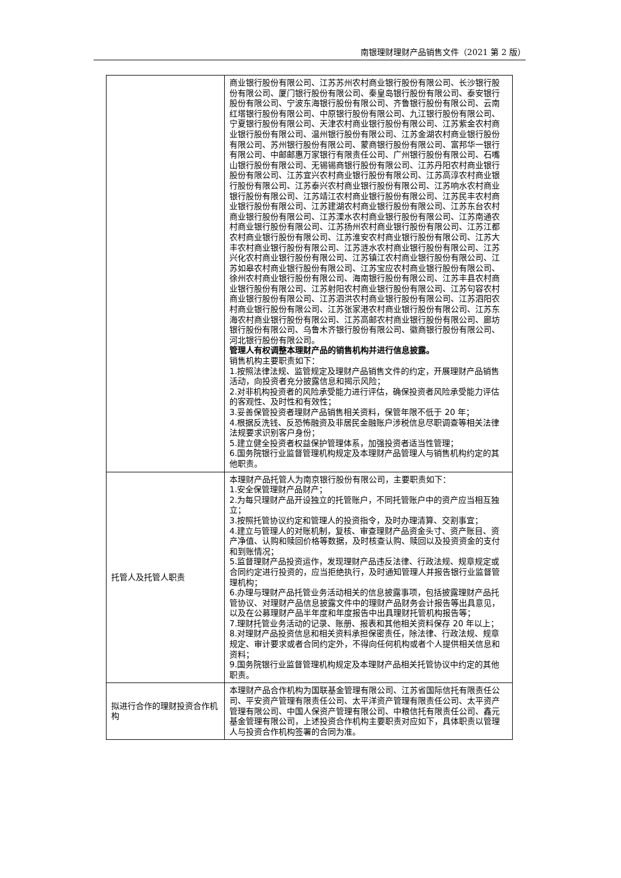南银理财理财产品销售文件（2021 第 2 版）
| | 商业银行股份有限公司、江苏苏州农村商业银行股份有限公司、长沙银行股份有限公司、厦门银行股份有限公司、秦皇岛银行股份有限公司、泰安银行股份有限公司、宁波东海银行股份有限公司、齐鲁银行股份有限公司、云南红塔银行股份有限公司、中原银行股份有限公司、九江银行股份有限公司、宁夏银行股份有限公司、天津农村商业银行股份有限公司、江苏紫金农村商业银行股份有限公司、温州银行股份有限公司、江苏金湖农村商业银行股份有限公司、苏州银行股份有限公司、蒙商银行股份有限公司、富邦华一银行有限公司、中邮邮惠万家银行有限责任公司、广州银行股份有限公司、石嘴山银行股份有限公司、无锡锡商银行股份有限公司、江苏丹阳农村商业银行股份有限公司、江苏宜兴农村商业银行股份有限公司、江苏高淳农村商业银行股份有限公司、江苏泰兴农村商业银行股份有限公司、江苏响水农村商业银行股份有限公司、江苏靖江农村商业银行股份有限公司、江苏民丰农村商业银行股份有限公司、江苏建湖农村商业银行股份有限公司、江苏东台农村商业银行股份有限公司、江苏溧水农村商业银行股份有限公司、江苏南通农村商业银行股份有限公司、江苏扬州农村商业银行股份有限公司、江苏江都农村商业银行股份有限公司、江苏淮安农村商业银行股份有限公司、江苏大丰农村商业银行股份有限公司、江苏涟水农村商业银行股份有限公司、江苏兴化农村商业银行股份有限公司、江苏镇江农村商业银行股份有限公司、江苏如皋农村商业银行股份有限公司、江苏宝应农村商业银行股份有限公司、徐州农村商业银行股份有限公司、海南银行股份有限公司、江苏丰县农村商业银行股份有限公司、江苏射阳农村商业银行股份有限公司、江苏句容农村商业银行股份有限公司、江苏泗洪农村商业银行股份有限公司、江苏泗阳农村商业银行股份有限公司、江苏张家港农村商业银行股份有限公司、江苏东海农村商业银行股份有限公司、江苏高邮农村商业银行股份有限公司、廊坊银行股份有限公司、乌鲁木齐银行股份有限公司、徽商银行股份有限公司、河北银行股份有限公司。 管理人有权调整本理财产品的销售机构并进行信息披露。 销售机构主要职责如下： 1.按照法律法规、监管规定及理财产品销售文件的约定，开展理财产品销售活动，向投资者充分披露信息和揭示风险； 2.对非机构投资者的风险承受能力进行评估，确保投资者风险承受能力评估的客观性、及时性和有效性； 3.妥善保管投资者理财产品销售相关资料，保管年限不低于 20 年； 4.根据反洗钱、反恐怖融资及非居民金融账户涉税信息尽职调查等相关法律法规要求识别客户身份； 5.建立健全投资者权益保护管理体系，加强投资者适当性管理； 6.国务院银行业监督管理机构规定及本理财产品管理人与销售机构约定的其他职责。 |
| 托管人及托管人职责 | 本理财产品托管人为南京银行股份有限公司，主要职责如下： 1.安全保管理财产品财产； 2.为每只理财产品开设独立的托管账户，不同托管账户中的资产应当相互独立； 3.按照托管协议约定和管理人的投资指令，及时办理清算、交割事宜； 4.建立与管理人的对账机制，复核、审查理财产品资金头寸、资产账目、资产净值、认购和赎回价格等数据，及时核查认购、赎回以及投资资金的支付和到账情况； 5.监督理财产品投资运作，发现理财产品违反法律、行政法规、规章规定或合同约定进行投资的，应当拒绝执行，及时通知管理人并报告银行业监督管理机构； 6.办理与理财产品托管业务活动相关的信息披露事项，包括披露理财产品托管协议、对理财产品信息披露文件中的理财产品财务会计报告等出具意见，以及在公募理财产品半年度和年度报告中出具理财托管机构报告等； 7.理财托管业务活动的记录、账册、报表和其他相关资料保存 20 年以上； 8.对理财产品投资信息和相关资料承担保密责任，除法律、行政法规、规章规定、审计要求或者合同约定外，不得向任何机构或者个人提供相关信息和资料； 9.国务院银行业监督管理机构规定及本理财产品相关托管协议中约定的其他职责。 |
| 拟进行合作的理财投资合作机构 | 本理财产品合作机构为国联基金管理有限公司、江苏省国际信托有限责任公司、平安资产管理有限责任公司、太平洋资产管理有限责任公司、太平资产管理有限公司、中国人保资产管理有限公司、中粮信托有限责任公司、鑫元基金管理有限公司，上述投资合作机构主要职责对应如下，具体职责以管理人与投资合作机构签署的合同为准。 |